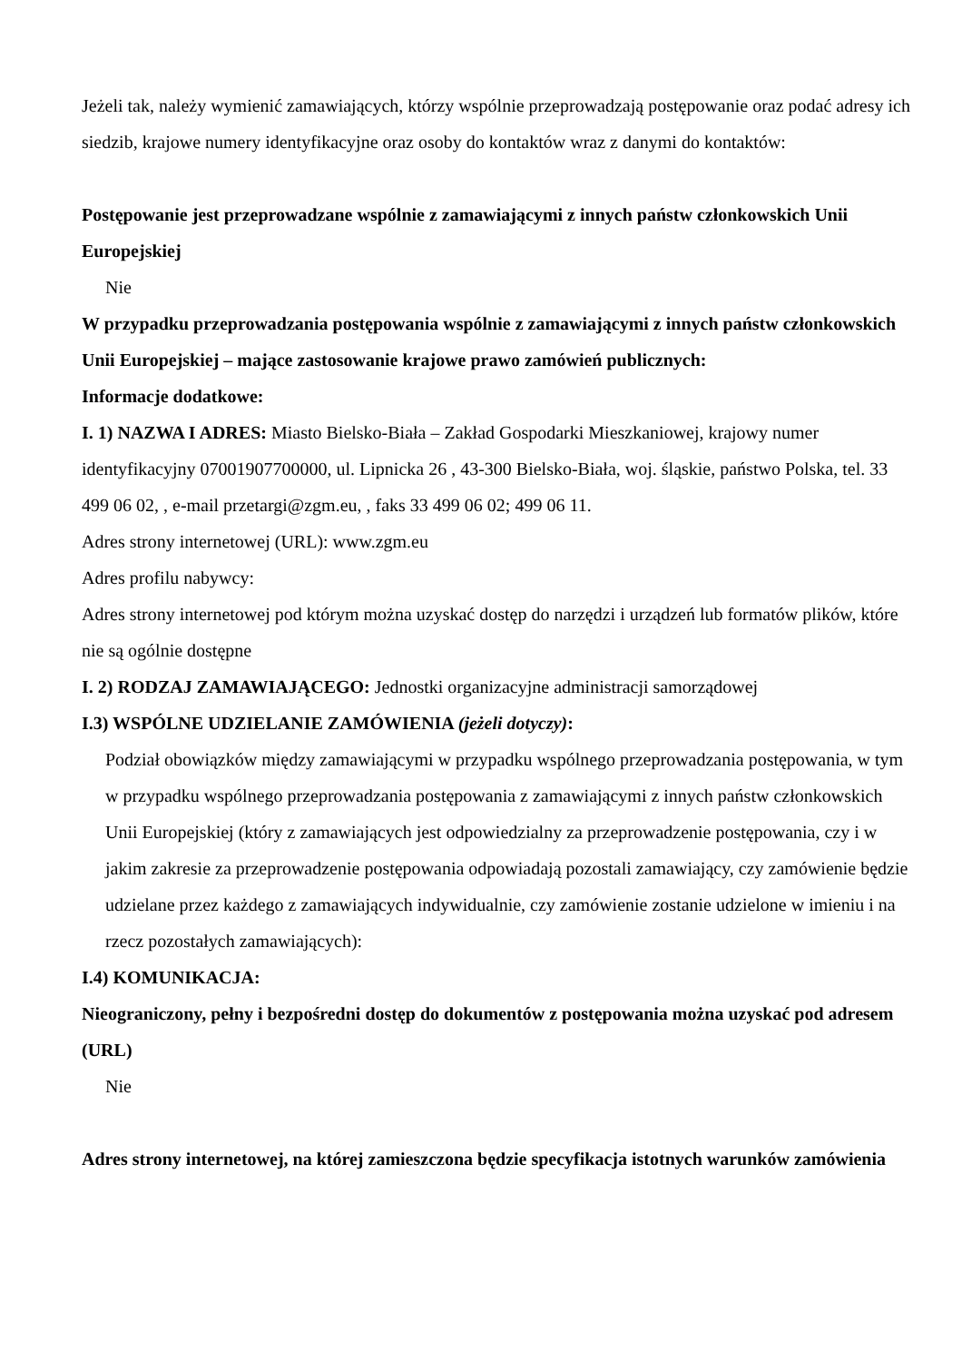Jeżeli tak, należy wymienić zamawiających, którzy wspólnie przeprowadzają postępowanie oraz podać adresy ich siedzib, krajowe numery identyfikacyjne oraz osoby do kontaktów wraz z danymi do kontaktów:
Postępowanie jest przeprowadzane wspólnie z zamawiającymi z innych państw członkowskich Unii Europejskiej
Nie
W przypadku przeprowadzania postępowania wspólnie z zamawiającymi z innych państw członkowskich Unii Europejskiej – mające zastosowanie krajowe prawo zamówień publicznych:
Informacje dodatkowe:
I. 1) NAZWA I ADRES: Miasto Bielsko-Biała – Zakład Gospodarki Mieszkaniowej, krajowy numer identyfikacyjny 07001907700000, ul. Lipnicka 26 , 43-300 Bielsko-Biała, woj. śląskie, państwo Polska, tel. 33 499 06 02, , e-mail przetargi@zgm.eu, , faks 33 499 06 02; 499 06 11.
Adres strony internetowej (URL): www.zgm.eu
Adres profilu nabywcy:
Adres strony internetowej pod którym można uzyskać dostęp do narzędzi i urządzeń lub formatów plików, które nie są ogólnie dostępne
I. 2) RODZAJ ZAMAWIAJĄCEGO: Jednostki organizacyjne administracji samorządowej
I.3) WSPÓLNE UDZIELANIE ZAMÓWIENIA (jeżeli dotyczy):
Podział obowiązków między zamawiającymi w przypadku wspólnego przeprowadzania postępowania, w tym w przypadku wspólnego przeprowadzania postępowania z zamawiającymi z innych państw członkowskich Unii Europejskiej (który z zamawiających jest odpowiedzialny za przeprowadzenie postępowania, czy i w jakim zakresie za przeprowadzenie postępowania odpowiadają pozostali zamawiający, czy zamówienie będzie udzielane przez każdego z zamawiających indywidualnie, czy zamówienie zostanie udzielone w imieniu i na rzecz pozostałych zamawiających):
I.4) KOMUNIKACJA:
Nieograniczony, pełny i bezpośredni dostęp do dokumentów z postępowania można uzyskać pod adresem (URL)
Nie
Adres strony internetowej, na której zamieszczona będzie specyfikacja istotnych warunków zamówienia